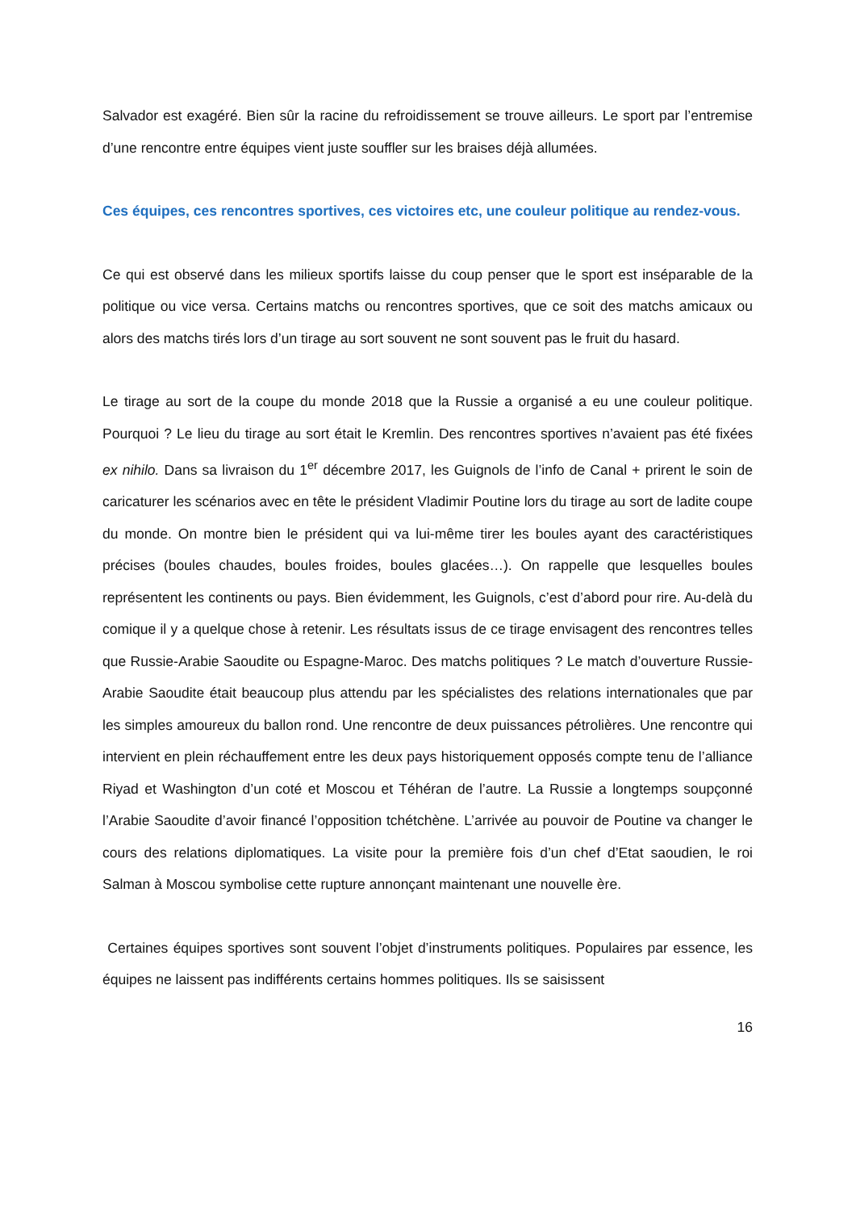Salvador est exagéré. Bien sûr la racine du refroidissement se trouve ailleurs. Le sport par l’entremise d’une rencontre entre équipes vient juste souffler sur les braises déjà allumées.
Ces équipes, ces rencontres sportives, ces victoires etc, une couleur politique au rendez-vous.
Ce qui est observé dans les milieux sportifs laisse du coup penser que le sport est inséparable de la politique ou vice versa. Certains matchs ou rencontres sportives, que ce soit des matchs amicaux ou alors des matchs tirés lors d’un tirage au sort souvent ne sont souvent pas le fruit du hasard.
Le tirage au sort de la coupe du monde 2018 que la Russie a organisé a eu une couleur politique. Pourquoi ? Le lieu du tirage au sort était le Kremlin. Des rencontres sportives n’avaient pas été fixées ex nihilo. Dans sa livraison du 1<sup>er</sup> décembre 2017, les Guignols de l’info de Canal + prirent le soin de caricaturer les scénarios avec en tête le président Vladimir Poutine lors du tirage au sort de ladite coupe du monde. On montre bien le président qui va lui-même tirer les boules ayant des caractéristiques précises (boules chaudes, boules froides, boules glacées…). On rappelle que lesquelles boules représentent les continents ou pays. Bien évidemment, les Guignols, c’est d’abord pour rire. Au-delà du comique il y a quelque chose à retenir. Les résultats issus de ce tirage envisagent des rencontres telles que Russie-Arabie Saoudite ou Espagne-Maroc. Des matchs politiques ? Le match d’ouverture Russie-Arabie Saoudite était beaucoup plus attendu par les spécialistes des relations internationales que par les simples amoureux du ballon rond. Une rencontre de deux puissances pétrolières. Une rencontre qui intervient en plein réchauffement entre les deux pays historiquement opposés compte tenu de l’alliance Riyad et Washington d’un coté et Moscou et Téhéran de l’autre. La Russie a longtemps soupçonné l’Arabie Saoudite d’avoir financé l’opposition tchétchène. L’arrivée au pouvoir de Poutine va changer le cours des relations diplomatiques. La visite pour la première fois d’un chef d’Etat saoudien, le roi Salman à Moscou symbolise cette rupture annonçant maintenant une nouvelle ère.
Certaines équipes sportives sont souvent l’objet d’instruments politiques. Populaires par essence, les équipes ne laissent pas indifférents certains hommes politiques. Ils se saisissent
16